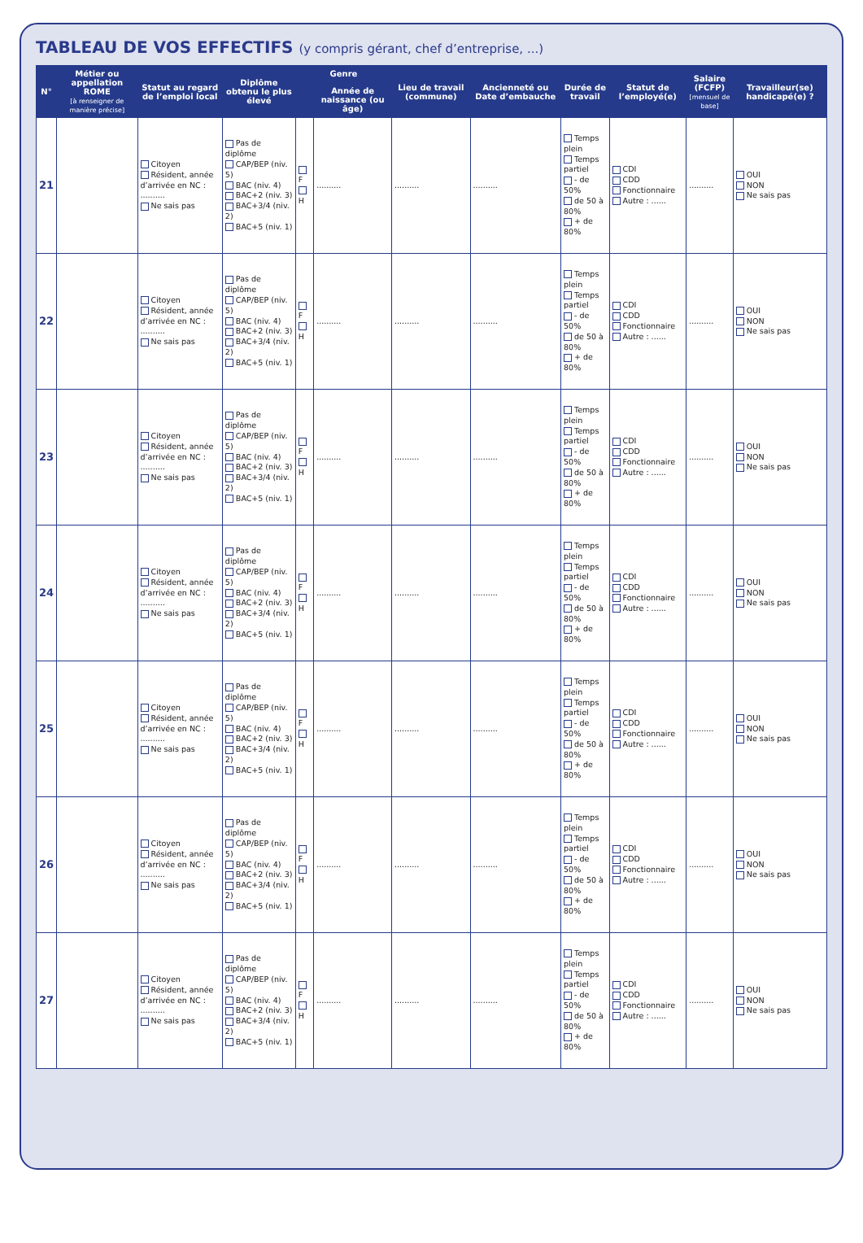TABLEAU DE VOS EFFECTIFS (y compris gérant, chef d’entreprise, ...)
| N° | Métier ou appellation ROME [à renseigner de manière précise] | Statut au regard de l’emploi local | Diplôme obtenu le plus élevé | Genre | | Lieu de travail (commune) | Ancienneté ou Date d’embauche | Durée de travail | Statut de l’employé(e) | Salaire (FCFP) [mensuel de base] | Travailleur(se) handicapé(e) ? |
| --- | --- | --- | --- | --- | --- | --- | --- | --- | --- | --- | --- |
| | | | | | Année de naissance (ou âge) | | | | | | |
| 21 | | Citoyen Résident, année d’arrivée en NC : .......... Ne sais pas | Pas de diplôme CAP/BEP (niv. 5) BAC (niv. 4) BAC+2 (niv. 3) BAC+3/4 (niv. 2) BAC+5 (niv. 1) | F H | .......... | .......... | .......... | Temps plein Temps partiel - de 50% de 50 à 80% + de 80% | CDI CDD Fonctionnaire Autre : ...... | .......... | OUI NON Ne sais pas |
| 22 | | Citoyen Résident, année d’arrivée en NC : .......... Ne sais pas | Pas de diplôme CAP/BEP (niv. 5) BAC (niv. 4) BAC+2 (niv. 3) BAC+3/4 (niv. 2) BAC+5 (niv. 1) | F H | .......... | .......... | .......... | Temps plein Temps partiel - de 50% de 50 à 80% + de 80% | CDI CDD Fonctionnaire Autre : ...... | .......... | OUI NON Ne sais pas |
| 23 | | Citoyen Résident, année d’arrivée en NC : .......... Ne sais pas | Pas de diplôme CAP/BEP (niv. 5) BAC (niv. 4) BAC+2 (niv. 3) BAC+3/4 (niv. 2) BAC+5 (niv. 1) | F H | .......... | .......... | .......... | Temps plein Temps partiel - de 50% de 50 à 80% + de 80% | CDI CDD Fonctionnaire Autre : ...... | .......... | OUI NON Ne sais pas |
| 24 | | Citoyen Résident, année d’arrivée en NC : .......... Ne sais pas | Pas de diplôme CAP/BEP (niv. 5) BAC (niv. 4) BAC+2 (niv. 3) BAC+3/4 (niv. 2) BAC+5 (niv. 1) | F H | .......... | .......... | .......... | Temps plein Temps partiel - de 50% de 50 à 80% + de 80% | CDI CDD Fonctionnaire Autre : ...... | .......... | OUI NON Ne sais pas |
| 25 | | Citoyen Résident, année d’arrivée en NC : .......... Ne sais pas | Pas de diplôme CAP/BEP (niv. 5) BAC (niv. 4) BAC+2 (niv. 3) BAC+3/4 (niv. 2) BAC+5 (niv. 1) | F H | .......... | .......... | .......... | Temps plein Temps partiel - de 50% de 50 à 80% + de 80% | CDI CDD Fonctionnaire Autre : ...... | .......... | OUI NON Ne sais pas |
| 26 | | Citoyen Résident, année d’arrivée en NC : .......... Ne sais pas | Pas de diplôme CAP/BEP (niv. 5) BAC (niv. 4) BAC+2 (niv. 3) BAC+3/4 (niv. 2) BAC+5 (niv. 1) | F H | .......... | .......... | .......... | Temps plein Temps partiel - de 50% de 50 à 80% + de 80% | CDI CDD Fonctionnaire Autre : ...... | .......... | OUI NON Ne sais pas |
| 27 | | Citoyen Résident, année d’arrivée en NC : .......... Ne sais pas | Pas de diplôme CAP/BEP (niv. 5) BAC (niv. 4) BAC+2 (niv. 3) BAC+3/4 (niv. 2) BAC+5 (niv. 1) | F H | .......... | .......... | .......... | Temps plein Temps partiel - de 50% de 50 à 80% + de 80% | CDI CDD Fonctionnaire Autre : ...... | .......... | OUI NON Ne sais pas |